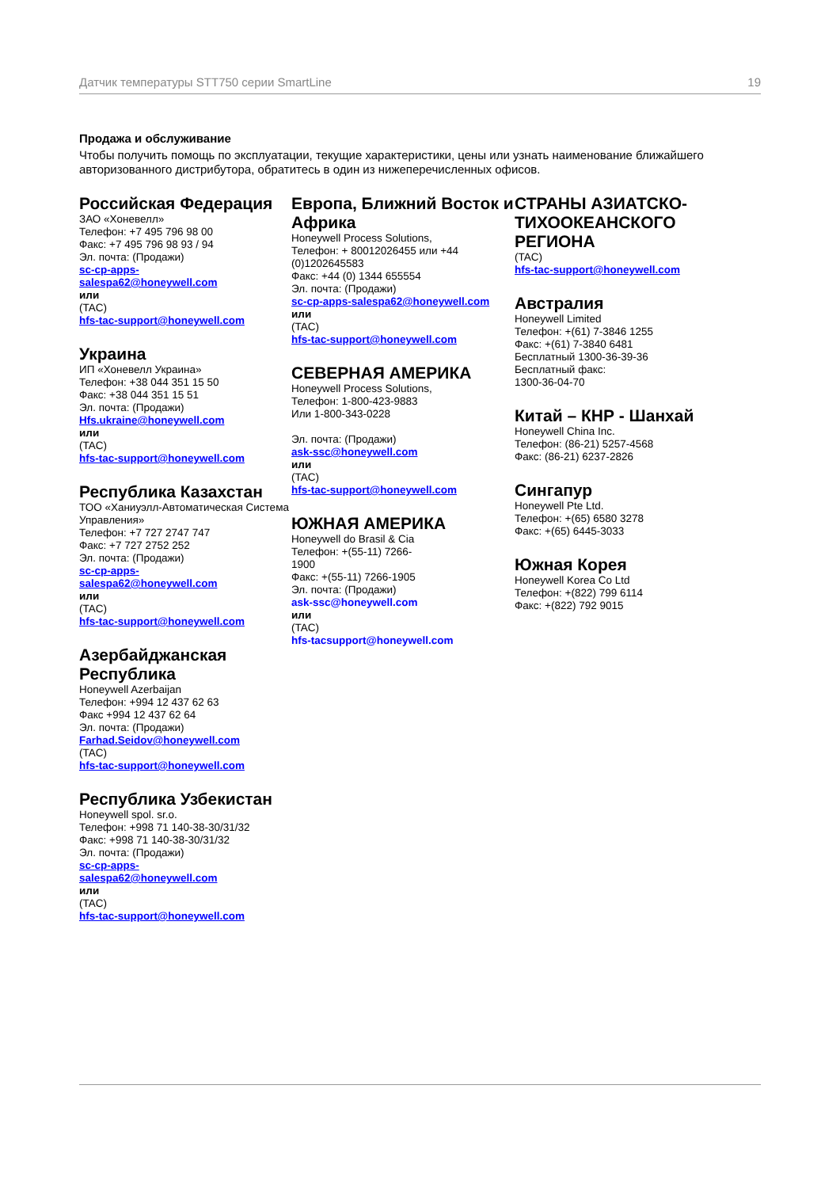Датчик температуры STT750 серии SmartLine 19
Продажа и обслуживание
Чтобы получить помощь по эксплуатации, текущие характеристики, цены или узнать наименование ближайшего авторизованного дистрибутора, обратитесь в один из нижеперечисленных офисов.
Российская Федерация
ЗАО «Хоневелл»
Телефон: +7 495 796 98 00
Факс: +7 495 796 98 93 / 94
Эл. почта: (Продажи)
sc-cp-apps-
salespa62@honeywell.com
или
(TAC)
hfs-tac-support@honeywell.com
Украина
ИП «Хоневелл Украина»
Телефон: +38 044 351 15 50
Факс: +38 044 351 15 51
Эл. почта: (Продажи)
Hfs.ukraine@honeywell.com
или
(TAC)
hfs-tac-support@honeywell.com
Республика Казахстан
ТОО «Ханиуэлл-Автоматическая Система Управления»
Телефон: +7 727 2747 747
Факс: +7 727 2752 252
Эл. почта: (Продажи)
sc-cp-apps-
salespa62@honeywell.com
или
(TAC)
hfs-tac-support@honeywell.com
Азербайджанская Республика
Honeywell Azerbaijan
Телефон: +994 12 437 62 63
Факс +994 12 437 62 64
Эл. почта: (Продажи)
Farhad.Seidov@honeywell.com
(TAC)
hfs-tac-support@honeywell.com
Республика Узбекистан
Honeywell spol. sr.o.
Телефон: +998 71 140-38-30/31/32
Факс: +998 71 140-38-30/31/32
Эл. почта: (Продажи)
sc-cp-apps-
salespa62@honeywell.com
или
(TAC)
hfs-tac-support@honeywell.com
Европа, Ближний Восток и Африка
Honeywell Process Solutions,
Телефон: + 80012026455 или +44 (0)1202645583
Факс: +44 (0) 1344 655554
Эл. почта: (Продажи)
sc-cp-apps-salespa62@honeywell.com
или
(TAC)
hfs-tac-support@honeywell.com
СЕВЕРНАЯ АМЕРИКА
Honeywell Process Solutions,
Телефон: 1-800-423-9883
Или 1-800-343-0228
Эл. почта: (Продажи)
ask-ssc@honeywell.com
или
(TAC)
hfs-tac-support@honeywell.com
ЮЖНАЯ АМЕРИКА
Honeywell do Brasil & Cia
Телефон: +(55-11) 7266-
1900
Факс: +(55-11) 7266-1905
Эл. почта: (Продажи)
ask-ssc@honeywell.com
или
(TAC)
hfs-tacsupport@honeywell.com
СТРАНЫ АЗИАТСКО-ТИХООКЕАНСКОГО РЕГИОНА
(TAC)
hfs-tac-support@honeywell.com
Австралия
Honeywell Limited
Телефон: +(61) 7-3846 1255
Факс: +(61) 7-3840 6481
Бесплатный 1300-36-39-36
Бесплатный факс:
1300-36-04-70
Китай – КНР - Шанхай
Honeywell China Inc.
Телефон: (86-21) 5257-4568
Факс: (86-21) 6237-2826
Сингапур
Honeywell Pte Ltd.
Телефон: +(65) 6580 3278
Факс: +(65) 6445-3033
Южная Корея
Honeywell Korea Co Ltd
Телефон: +(822) 799 6114
Факс: +(822) 792 9015